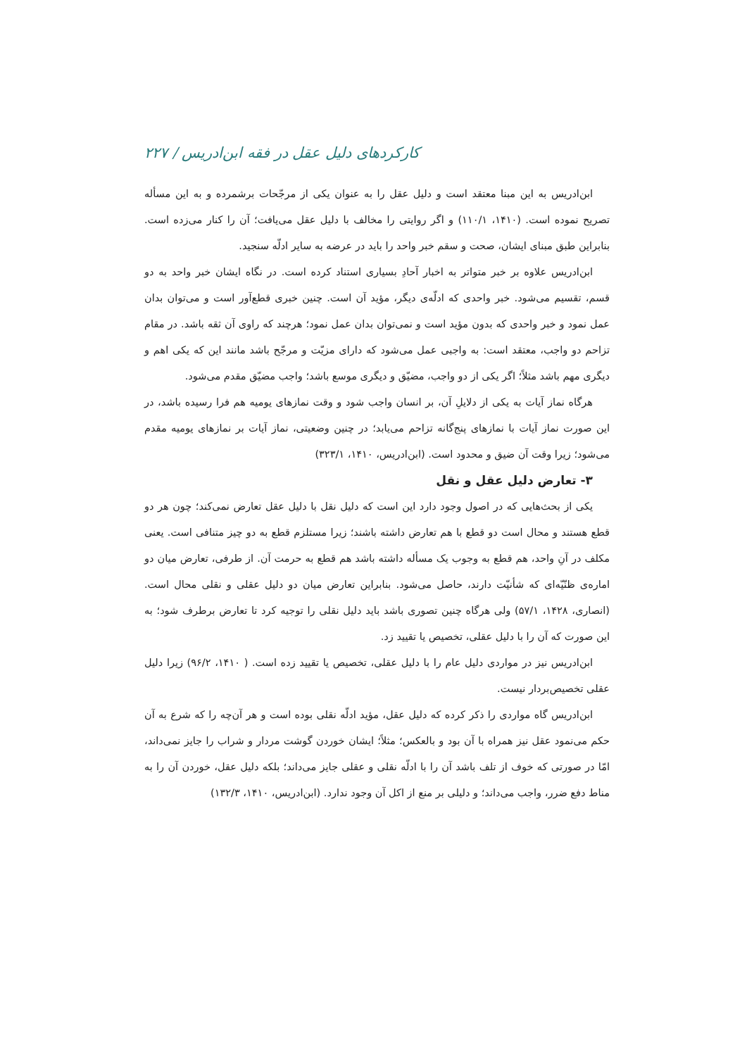کارکردهای دلیل عقل در فقه ابن‌ادریس / ۲۲۷
ابن‌ادریس به این مبنا معتقد است و دلیل عقل را به عنوان یکی از مرجّحات برشمرده و به این مسأله تصریح نموده است. (۱۴۱۰، ۱۱۰/۱) و اگر روایتی را مخالف با دلیل عقل می‌یافت؛ آن را کنار می‌زده است. بنابراین طبق مبنای ایشان، صحت و سقم خبر واحد را باید در عرضه به سایر ادلّه سنجید.
ابن‌ادریس علاوه بر خبر متواتر به اخبار آحادِ بسیاری استناد کرده است. در نگاه ایشان خبر واحد به دو قسم، تقسیم می‌شود. خبر واحدی که ادلّه‌ی دیگر، مؤید آن است. چنین خبری قطع‌آور است و می‌توان بدان عمل نمود و خبر واحدی که بدون مؤید است و نمی‌توان بدان عمل نمود؛ هرچند که راوی آن ثقه باشد. در مقام تزاحم دو واجب، معتقد است: به واجبی عمل می‌شود که دارای مزیّت و مرجّح باشد مانند این که یکی اهم و دیگری مهم باشد مثلاً؛ اگر یکی از دو واجب، مضیّق و دیگری موسع باشد؛ واجب مضیّق مقدم می‌شود.
هرگاه نماز آیات به یکی از دلایلِ آن، بر انسان واجب شود و وقت نمازهای یومیه هم فرا رسیده باشد، در این صورت نماز آیات با نمازهای پنج‌گانه تزاحم می‌یابد؛ در چنین وضعیتی، نماز آیات بر نمازهای یومیه مقدم می‌شود؛ زیرا وقت آن ضیق و محدود است. (ابن‌ادریس، ۱۴۱۰، ۳۲۳/۱)
۳- تعارض دلیل عقل و نقل
یکی از بحث‌هایی که در اصول وجود دارد این است که دلیل نقل با دلیل عقل تعارض نمی‌کند؛ چون هر دو قطع هستند و محال است دو قطع با هم تعارض داشته باشند؛ زیرا مستلزم قطع به دو چیز متنافی است. یعنی مکلف در آنِ واحد، هم قطع به وجوب یک مسأله داشته باشد هم قطع به حرمت آن. از طرفی، تعارض میان دو اماره‌ی ظنّیّه‌ای که شأنیّت دارند، حاصل می‌شود. بنابراین تعارض میان دو دلیل عقلی و نقلی محال است. (انصاری، ۱۴۲۸، ۵۷/۱) ولی هرگاه چنین تصوری باشد باید دلیل نقلی را توجیه کرد تا تعارض برطرف شود؛ به این صورت که آن را با دلیل عقلی، تخصیص یا تقیید زد.
ابن‌ادریس نیز در مواردی دلیل عام را با دلیل عقلی، تخصیص یا تقیید زده است. ( ۱۴۱۰، ۹۶/۲) زیرا دلیل عقلی تخصیص‌بردار نیست.
ابن‌ادریس گاه مواردی را ذکر کرده که دلیل عقل، مؤید ادلّه نقلی بوده است و هر آن‌چه را که شرع به آن حکم می‌نمود عقل نیز همراه با آن بود و بالعکس؛ مثلاً؛ ایشان خوردن گوشت مردار و شراب را جایز نمی‌داند، امّا در صورتی که خوف از تلف باشد آن را با ادلّه نقلی و عقلی جایز می‌داند؛ بلکه دلیل عقل، خوردن آن را به مناط دفع ضرر، واجب می‌داند؛ و دلیلی بر منع از اکل آن وجود ندارد. (ابن‌ادریس، ۱۴۱۰، ۱۳۲/۳)